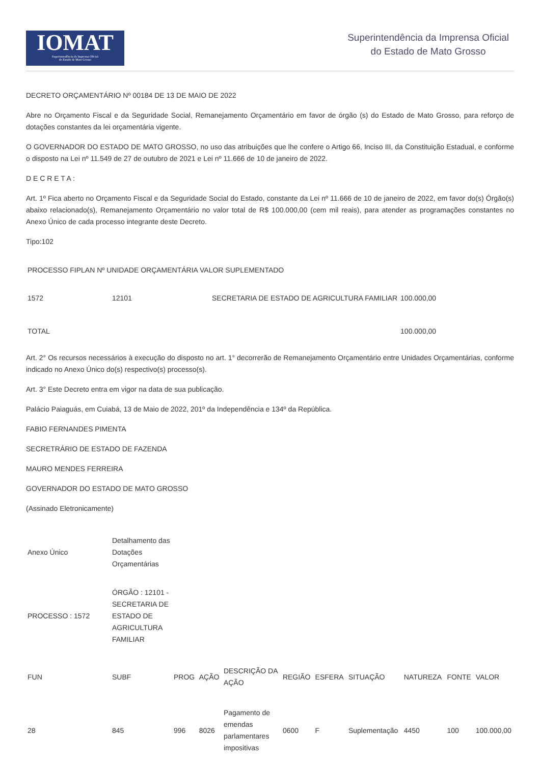IOMAT
Superintendência da Imprensa Oficial
do Estado de Mato Grosso
Superintendência da Imprensa Oficial
do Estado de Mato Grosso
DECRETO ORÇAMENTÁRIO Nº 00184 DE 13 DE MAIO DE 2022
Abre no Orçamento Fiscal e da Seguridade Social, Remanejamento Orçamentário em favor de órgão (s) do Estado de Mato Grosso, para reforço de dotações constantes da lei orçamentária vigente.
O GOVERNADOR DO ESTADO DE MATO GROSSO, no uso das atribuições que lhe confere o Artigo 66, Inciso III, da Constituição Estadual, e conforme o disposto na Lei nº 11.549 de 27 de outubro de 2021 e Lei nº 11.666 de 10 de janeiro de 2022.
D E C R E T A :
Art. 1º Fica aberto no Orçamento Fiscal e da Seguridade Social do Estado, constante da Lei nº 11.666 de 10 de janeiro de 2022, em favor do(s) Órgão(s) abaixo relacionado(s), Remanejamento Orçamentário no valor total de R$ 100.000,00 (cem mil reais), para atender as programações constantes no Anexo Único de cada processo integrante deste Decreto.
Tipo:102
| PROCESSO FIPLAN Nº UNIDADE ORÇAMENTÁRIA VALOR SUPLEMENTADO | | | |
| --- | --- | --- | --- |
| 1572 | 12101 | SECRETARIA DE ESTADO DE AGRICULTURA FAMILIAR | 100.000,00 |
| TOTAL | | | 100.000,00 |
Art. 2° Os recursos necessários à execução do disposto no art. 1° decorrerão de Remanejamento Orçamentário entre Unidades Orçamentárias, conforme indicado no Anexo Único do(s) respectivo(s) processo(s).
Art. 3° Este Decreto entra em vigor na data de sua publicação.
Palácio Paiaguás, em Cuiabá, 13 de Maio de 2022, 201º da Independência e 134º da República.
FABIO FERNANDES PIMENTA
SECRETRÁRIO DE ESTADO DE FAZENDA
MAURO MENDES FERREIRA
GOVERNADOR DO ESTADO DE MATO GROSSO
(Assinado Eletronicamente)
| Anexo Único | Detalhamento das Dotações Orçamentárias | | | | | | | | | |
| PROCESSO : 1572 | ÓRGÃO : 12101 - SECRETARIA DE ESTADO DE AGRICULTURA FAMILIAR | | | | | | | | | |
| FUN | SUBF | PROG | AÇÃO | DESCRIÇÃO DA AÇÃO | REGIÃO | ESFERA | SITUAÇÃO | NATUREZA | FONTE | VALOR |
| 28 | 845 | 996 | 8026 | Pagamento de emendas parlamentares impositivas | 0600 | F | Suplementação | 4450 | 100 | 100.000,00 |